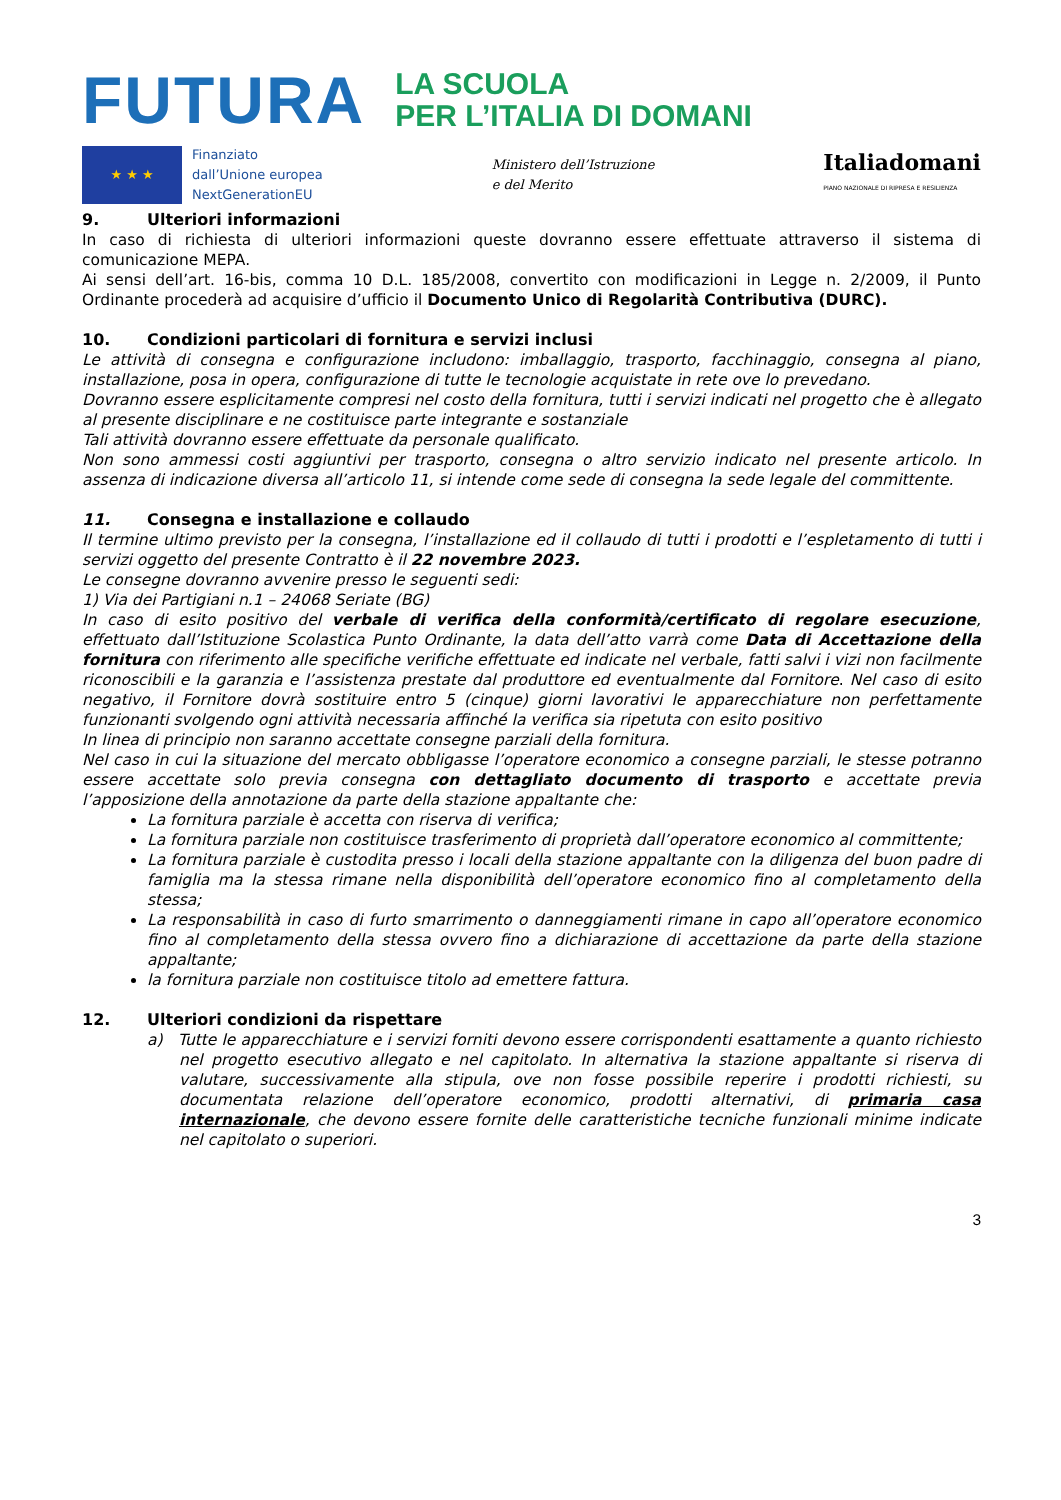FUTURA
LA SCUOLA
PER L’ITALIA DI DOMANI
★ ★ ★
Finanziato
dall’Unione europea
NextGenerationEU
Ministero dell’Istruzione
e del Merito
Italiadomani
PIANO NAZIONALE DI RIPRESA E RESILIENZA
9. Ulteriori informazioni
In caso di richiesta di ulteriori informazioni queste dovranno essere effettuate attraverso il sistema di comunicazione MEPA.
Ai sensi dell’art. 16-bis, comma 10 D.L. 185/2008, convertito con modificazioni in Legge n. 2/2009, il Punto Ordinante procederà ad acquisire d’ufficio il Documento Unico di Regolarità Contributiva (DURC).
10. Condizioni particolari di fornitura e servizi inclusi
Le attività di consegna e configurazione includono: imballaggio, trasporto, facchinaggio, consegna al piano, installazione, posa in opera, configurazione di tutte le tecnologie acquistate in rete ove lo prevedano.
Dovranno essere esplicitamente compresi nel costo della fornitura, tutti i servizi indicati nel progetto che è allegato al presente disciplinare e ne costituisce parte integrante e sostanziale
Tali attività dovranno essere effettuate da personale qualificato.
Non sono ammessi costi aggiuntivi per trasporto, consegna o altro servizio indicato nel presente articolo. In assenza di indicazione diversa all’articolo 11, si intende come sede di consegna la sede legale del committente.
11. Consegna e installazione e collaudo
Il termine ultimo previsto per la consegna, l’installazione ed il collaudo di tutti i prodotti e l’espletamento di tutti i servizi oggetto del presente Contratto è il 22 novembre 2023.
Le consegne dovranno avvenire presso le seguenti sedi:
1) Via dei Partigiani n.1 – 24068 Seriate (BG)
In caso di esito positivo del verbale di verifica della conformità/certificato di regolare esecuzione, effettuato dall’Istituzione Scolastica Punto Ordinante, la data dell’atto varrà come Data di Accettazione della fornitura con riferimento alle specifiche verifiche effettuate ed indicate nel verbale, fatti salvi i vizi non facilmente riconoscibili e la garanzia e l’assistenza prestate dal produttore ed eventualmente dal Fornitore. Nel caso di esito negativo, il Fornitore dovrà sostituire entro 5 (cinque) giorni lavorativi le apparecchiature non perfettamente funzionanti svolgendo ogni attività necessaria affinché la verifica sia ripetuta con esito positivo
In linea di principio non saranno accettate consegne parziali della fornitura.
Nel caso in cui la situazione del mercato obbligasse l’operatore economico a consegne parziali, le stesse potranno essere accettate solo previa consegna con dettagliato documento di trasporto e accettate previa l’apposizione della annotazione da parte della stazione appaltante che:
La fornitura parziale è accetta con riserva di verifica;
La fornitura parziale non costituisce trasferimento di proprietà dall’operatore economico al committente;
La fornitura parziale è custodita presso i locali della stazione appaltante con la diligenza del buon padre di famiglia ma la stessa rimane nella disponibilità dell’operatore economico fino al completamento della stessa;
La responsabilità in caso di furto smarrimento o danneggiamenti rimane in capo all’operatore economico fino al completamento della stessa ovvero fino a dichiarazione di accettazione da parte della stazione appaltante;
la fornitura parziale non costituisce titolo ad emettere fattura.
12. Ulteriori condizioni da rispettare
a) Tutte le apparecchiature e i servizi forniti devono essere corrispondenti esattamente a quanto richiesto nel progetto esecutivo allegato e nel capitolato. In alternativa la stazione appaltante si riserva di valutare, successivamente alla stipula, ove non fosse possibile reperire i prodotti richiesti, su documentata relazione dell’operatore economico, prodotti alternativi, di primaria casa internazionale, che devono essere fornite delle caratteristiche tecniche funzionali minime indicate nel capitolato o superiori.
3